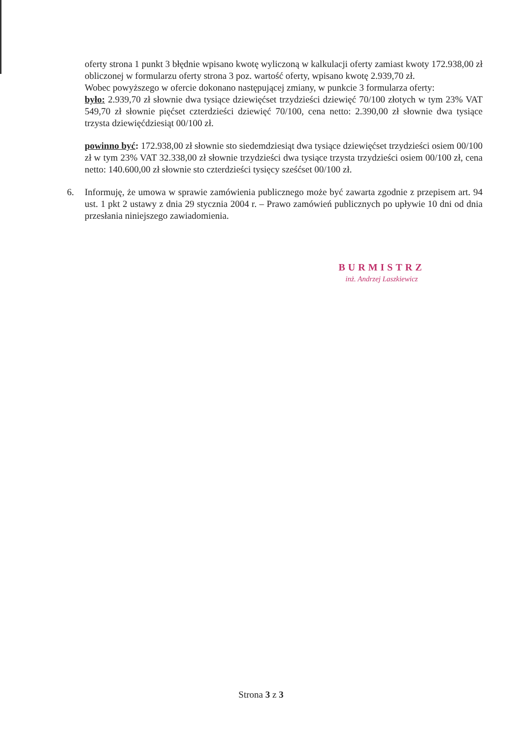oferty strona 1 punkt 3 błędnie wpisano kwotę wyliczoną w kalkulacji oferty zamiast kwoty 172.938,00 zł obliczonej w formularzu oferty strona 3 poz. wartość oferty, wpisano kwotę 2.939,70 zł.
Wobec powyższego w ofercie dokonano następującej zmiany, w punkcie 3 formularza oferty:
było: 2.939,70 zł słownie dwa tysiące dziewięćset trzydzieści dziewięć 70/100 złotych w tym 23% VAT 549,70 zł słownie pięćset czterdzieści dziewięć 70/100, cena netto: 2.390,00 zł słownie dwa tysiące trzysta dziewięćdziesiąt 00/100 zł.
powinno być: 172.938,00 zł słownie sto siedemdziesiąt dwa tysiące dziewięćset trzydzieści osiem 00/100 zł w tym 23% VAT 32.338,00 zł słownie trzydzieści dwa tysiące trzysta trzydzieści osiem 00/100 zł, cena netto: 140.600,00 zł słownie sto czterdzieści tysięcy sześćset 00/100 zł.
6. Informuję, że umowa w sprawie zamówienia publicznego może być zawarta zgodnie z przepisem art. 94 ust. 1 pkt 2 ustawy z dnia 29 stycznia 2004 r. – Prawo zamówień publicznych po upływie 10 dni od dnia przesłania niniejszego zawiadomienia.
BURMISTRZ
inż. Andrzej Laszkiewicz
Strona 3 z 3